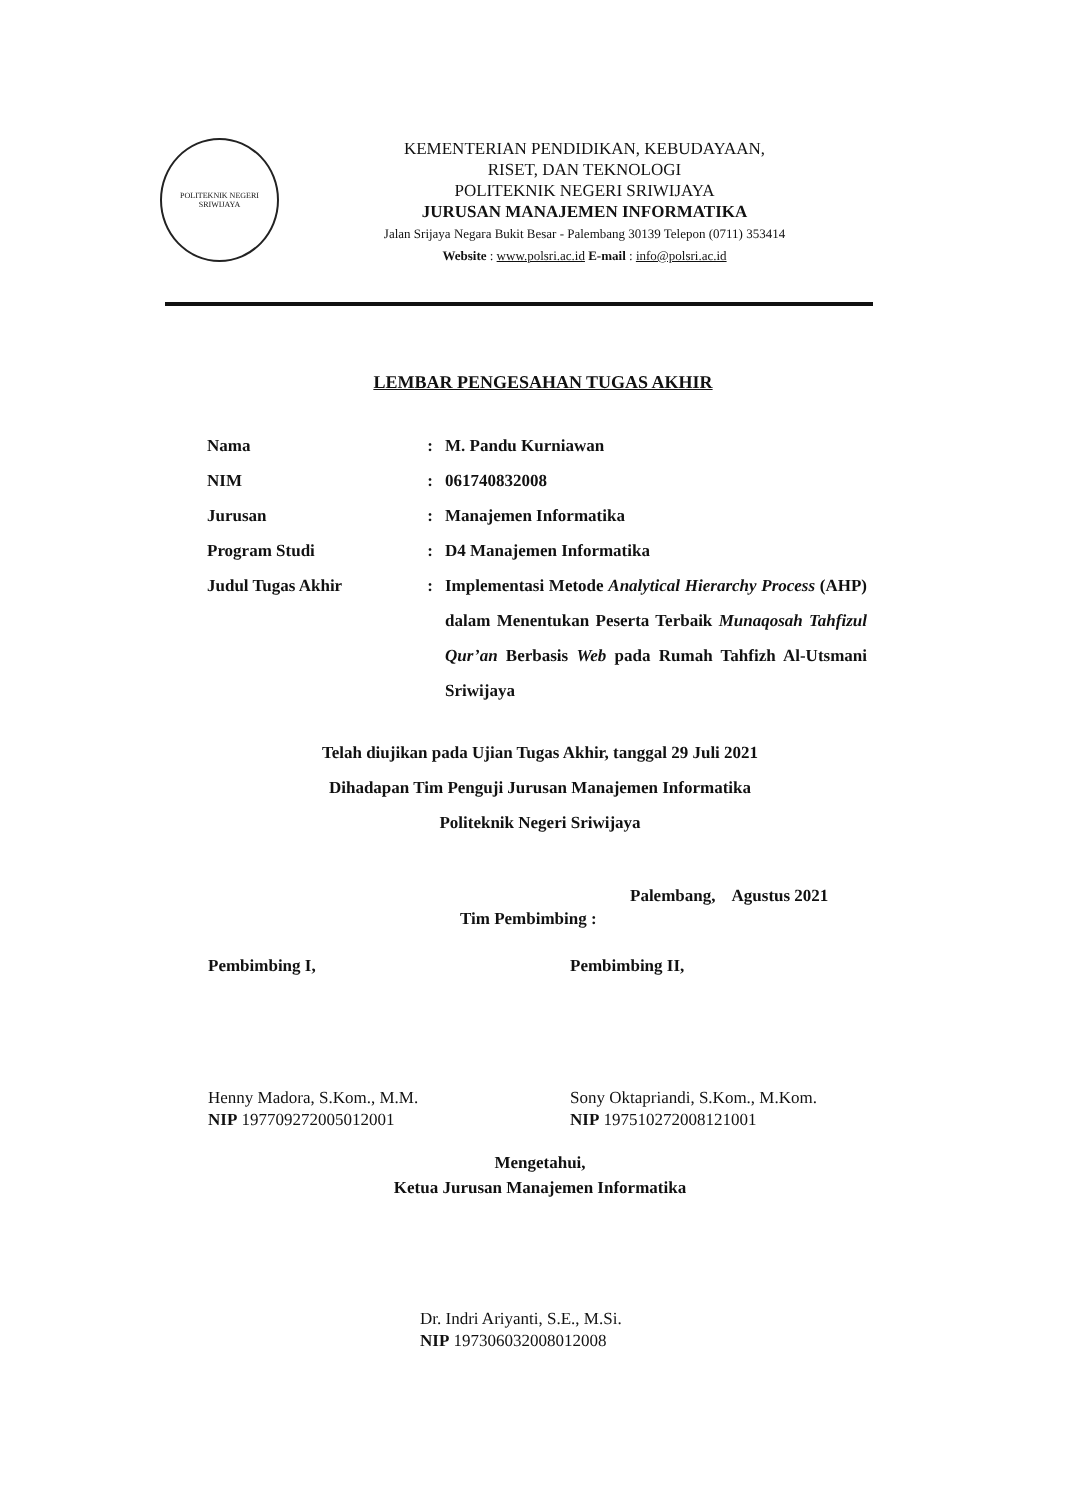POLITEKNIK NEGERI SRIWIJAYA
KEMENTERIAN PENDIDIKAN, KEBUDAYAAN,
RISET, DAN TEKNOLOGI
POLITEKNIK NEGERI SRIWIJAYA
JURUSAN MANAJEMEN INFORMATIKA
Jalan Srijaya Negara Bukit Besar - Palembang 30139 Telepon (0711) 353414
Website : www.polsri.ac.id E-mail : info@polsri.ac.id
LEMBAR PENGESAHAN TUGAS AKHIR
| Nama | : | M. Pandu Kurniawan |
| NIM | : | 061740832008 |
| Jurusan | : | Manajemen Informatika |
| Program Studi | : | D4 Manajemen Informatika |
| Judul Tugas Akhir | : | Implementasi Metode Analytical Hierarchy Process (AHP) dalam Menentukan Peserta Terbaik Munaqosah Tahfizul Qur’an Berbasis Web pada Rumah Tahfizh Al-Utsmani Sriwijaya |
Telah diujikan pada Ujian Tugas Akhir, tanggal 29 Juli 2021
Dihadapan Tim Penguji Jurusan Manajemen Informatika
Politeknik Negeri Sriwijaya
Palembang, Agustus 2021
Tim Pembimbing :
Pembimbing I,
Henny Madora, S.Kom., M.M.
NIP 197709272005012001
Pembimbing II,
Sony Oktapriandi, S.Kom., M.Kom.
NIP 197510272008121001
Mengetahui,
Ketua Jurusan Manajemen Informatika
Dr. Indri Ariyanti, S.E., M.Si.
NIP 197306032008012008